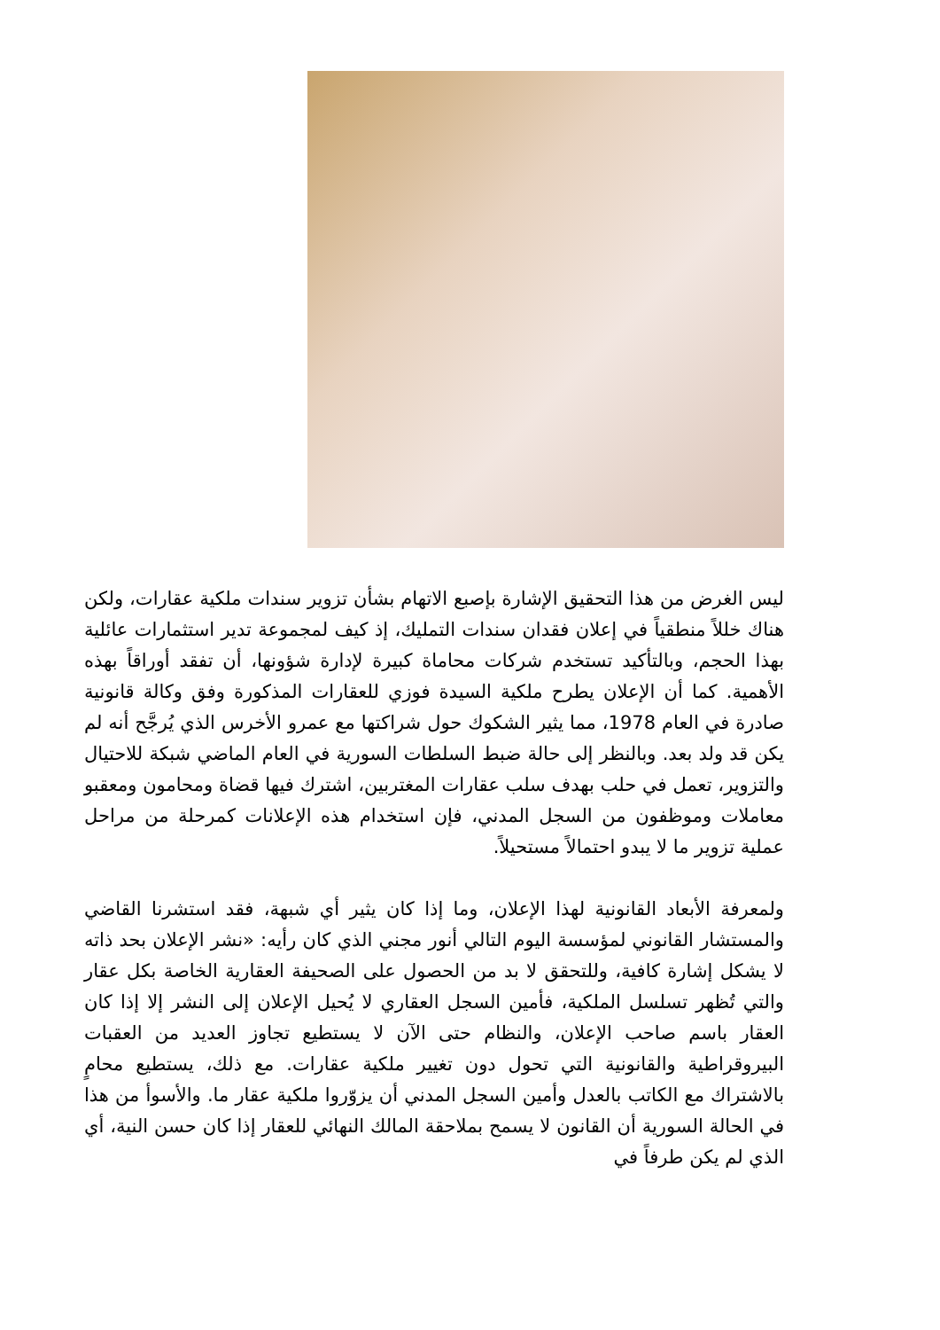ليس الغرض من هذا التحقيق الإشارة بإصبع الاتهام بشأن تزوير سندات ملكية عقارات، ولكن هناك خللاً منطقياً في إعلان فقدان سندات التمليك، إذ كيف لمجموعة تدير استثمارات عائلية بهذا الحجم، وبالتأكيد تستخدم شركات محاماة كبيرة لإدارة شؤونها، أن تفقد أوراقاً بهذه الأهمية. كما أن الإعلان يطرح ملكية السيدة فوزي للعقارات المذكورة وفق وكالة قانونية صادرة في العام 1978، مما يثير الشكوك حول شراكتها مع عمرو الأخرس الذي يُرجَّح أنه لم يكن قد ولد بعد. وبالنظر إلى حالة ضبط السلطات السورية في العام الماضي شبكة للاحتيال والتزوير، تعمل في حلب بهدف سلب عقارات المغتربين، اشترك فيها قضاة ومحامون ومعقبو معاملات وموظفون من السجل المدني، فإن استخدام هذه الإعلانات كمرحلة من مراحل عملية تزوير ما لا يبدو احتمالاً مستحيلاً.
ولمعرفة الأبعاد القانونية لهذا الإعلان، وما إذا كان يثير أي شبهة، فقد استشرنا القاضي والمستشار القانوني لمؤسسة اليوم التالي أنور مجني الذي كان رأيه: «نشر الإعلان بحد ذاته لا يشكل إشارة كافية، وللتحقق لا بد من الحصول على الصحيفة العقارية الخاصة بكل عقار والتي تُظهر تسلسل الملكية، فأمين السجل العقاري لا يُحيل الإعلان إلى النشر إلا إذا كان العقار باسم صاحب الإعلان، والنظام حتى الآن لا يستطيع تجاوز العديد من العقبات البيروقراطية والقانونية التي تحول دون تغيير ملكية عقارات. مع ذلك، يستطيع محامٍ بالاشتراك مع الكاتب بالعدل وأمين السجل المدني أن يزوّروا ملكية عقار ما. والأسوأ من هذا في الحالة السورية أن القانون لا يسمح بملاحقة المالك النهائي للعقار إذا كان حسن النية، أي الذي لم يكن طرفاً في